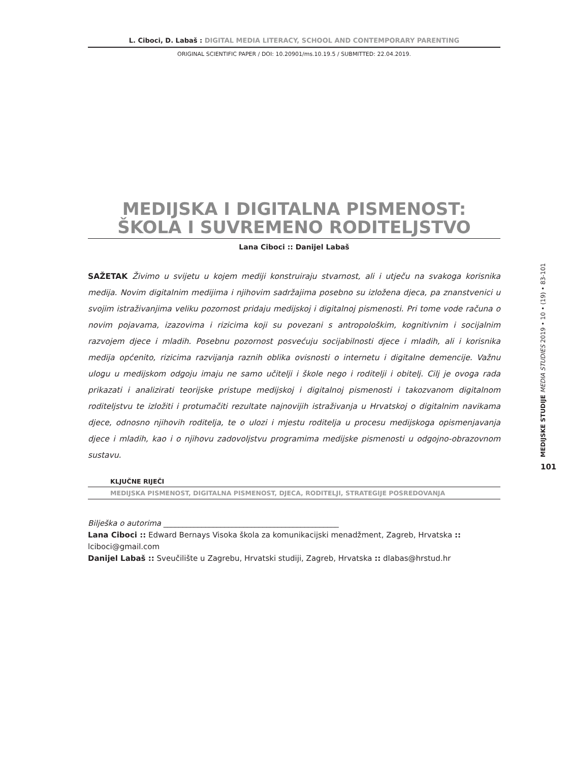L. Ciboci, D. Labaš : DIGITAL MEDIA LITERACY, SCHOOL AND CONTEMPORARY PARENTING
ORIGINAL SCIENTIFIC PAPER / DOI: 10.20901/ms.10.19.5 / SUBMITTED: 22.04.2019.
MEDIJSKA I DIGITALNA PISMENOST:
ŠKOLA I SUVREMENO RODITELJSTVO
Lana Ciboci :: Danijel Labaš
SAŽETAK Živimo u svijetu u kojem mediji konstruiraju stvarnost, ali i utječu na svakoga korisnika medija. Novim digitalnim medijima i njihovim sadržajima posebno su izložena djeca, pa znanstvenici u svojim istraživanjima veliku pozornost pridaju medijskoj i digitalnoj pismenosti. Pri tome vode računa o novim pojavama, izazovima i rizicima koji su povezani s antropološkim, kognitivnim i socijalnim razvojem djece i mladih. Posebnu pozornost posvećuju socijabilnosti djece i mladih, ali i korisnika medija općenito, rizicima razvijanja raznih oblika ovisnosti o internetu i digitalne demencije. Važnu ulogu u medijskom odgoju imaju ne samo učitelji i škole nego i roditelji i obitelj. Cilj je ovoga rada prikazati i analizirati teorijske pristupe medijskoj i digitalnoj pismenosti i takozvanom digitalnom roditeljstvu te izložiti i protumačiti rezultate najnovijih istraživanja u Hrvatskoj o digitalnim navikama djece, odnosno njihovih roditelja, te o ulozi i mjestu roditelja u procesu medijskoga opismenjavanja djece i mladih, kao i o njihovu zadovoljstvu programima medijske pismenosti u odgojno-obrazovnom sustavu.
KLJUČNE RIJEČI
MEDIJSKA PISMENOST, DIGITALNA PISMENOST, DJECA, RODITELJI, STRATEGIJE POSREDOVANJA
Bilješka o autorima ______________________________________________
Lana Ciboci :: Edward Bernays Visoka škola za komunikacijski menadžment, Zagreb, Hrvatska :: lciboci@gmail.com
Danijel Labaš :: Sveučilište u Zagrebu, Hrvatski studiji, Zagreb, Hrvatska :: dlabas@hrstud.hr
MEDIJSKE STUDIJE MEDIA STUDIES 2019 • 10 • (19) • 83-101
101